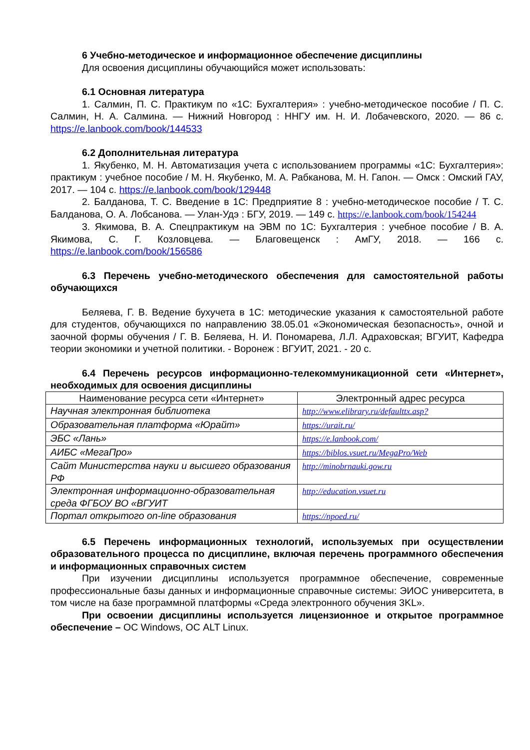6 Учебно-методическое и информационное обеспечение дисциплины
Для освоения дисциплины обучающийся может использовать:
6.1 Основная литература
1. Салмин, П. С. Практикум по «1С: Бухгалтерия» : учебно-методическое пособие / П. С. Салмин, Н. А. Салмина. — Нижний Новгород : ННГУ им. Н. И. Лобачевского, 2020. — 86 с. https://e.lanbook.com/book/144533
6.2 Дополнительная литература
1. Якубенко, М. Н. Автоматизация учета с использованием программы «1С: Бухгалтерия»: практикум : учебное пособие / М. Н. Якубенко, М. А. Рабканова, М. Н. Гапон. — Омск : Омский ГАУ, 2017. — 104 с. https://e.lanbook.com/book/129448
2. Балданова, Т. С. Введение в 1С: Предприятие 8 : учебно-методическое пособие / Т. С. Балданова, О. А. Лобсанова. — Улан-Удэ : БГУ, 2019. — 149 с. https://e.lanbook.com/book/154244
3. Якимова, В. А. Спецпрактикум на ЭВМ по 1С: Бухгалтерия : учебное пособие / В. А. Якимова, С. Г. Козловцева. — Благовещенск : АмГУ, 2018. — 166 с. https://e.lanbook.com/book/156586
6.3 Перечень учебно-методического обеспечения для самостоятельной работы обучающихся
Беляева, Г. В. Ведение бухучета в 1С: методические указания к самостоятельной работе для студентов, обучающихся по направлению 38.05.01 «Экономическая безопасность», очной и заочной формы обучения / Г. В. Беляева, Н. И. Пономарева, Л.Л. Адраховская; ВГУИТ, Кафедра теории экономики и учетной политики. - Воронеж : ВГУИТ, 2021. - 20 с.
6.4 Перечень ресурсов информационно-телекоммуникационной сети «Интернет», необходимых для освоения дисциплины
| Наименование ресурса сети «Интернет» | Электронный адрес ресурса |
| --- | --- |
| Научная электронная библиотека | http://www.elibrary.ru/defaulttx.asp? |
| Образовательная платформа «Юрайт» | https://urait.ru/ |
| ЭБС «Лань» | https://e.lanbook.com/ |
| АИБС «МегаПро» | https://biblos.vsuet.ru/MegaPro/Web |
| Сайт Министерства науки и высшего образования РФ | http://minobrnauki.gow.ru |
| Электронная информационно-образовательная среда ФГБОУ ВО «ВГУИТ | http://education.vsuet.ru |
| Портал открытого on-line образования | https://npoed.ru/ |
6.5 Перечень информационных технологий, используемых при осуществлении образовательного процесса по дисциплине, включая перечень программного обеспечения и информационных справочных систем
При изучении дисциплины используется программное обеспечение, современные профессиональные базы данных и информационные справочные системы: ЭИОС университета, в том числе на базе программной платформы «Среда электронного обучения 3KL».
При освоении дисциплины используется лицензионное и открытое программное обеспечение – ОС Windows, ОС ALT Linux.